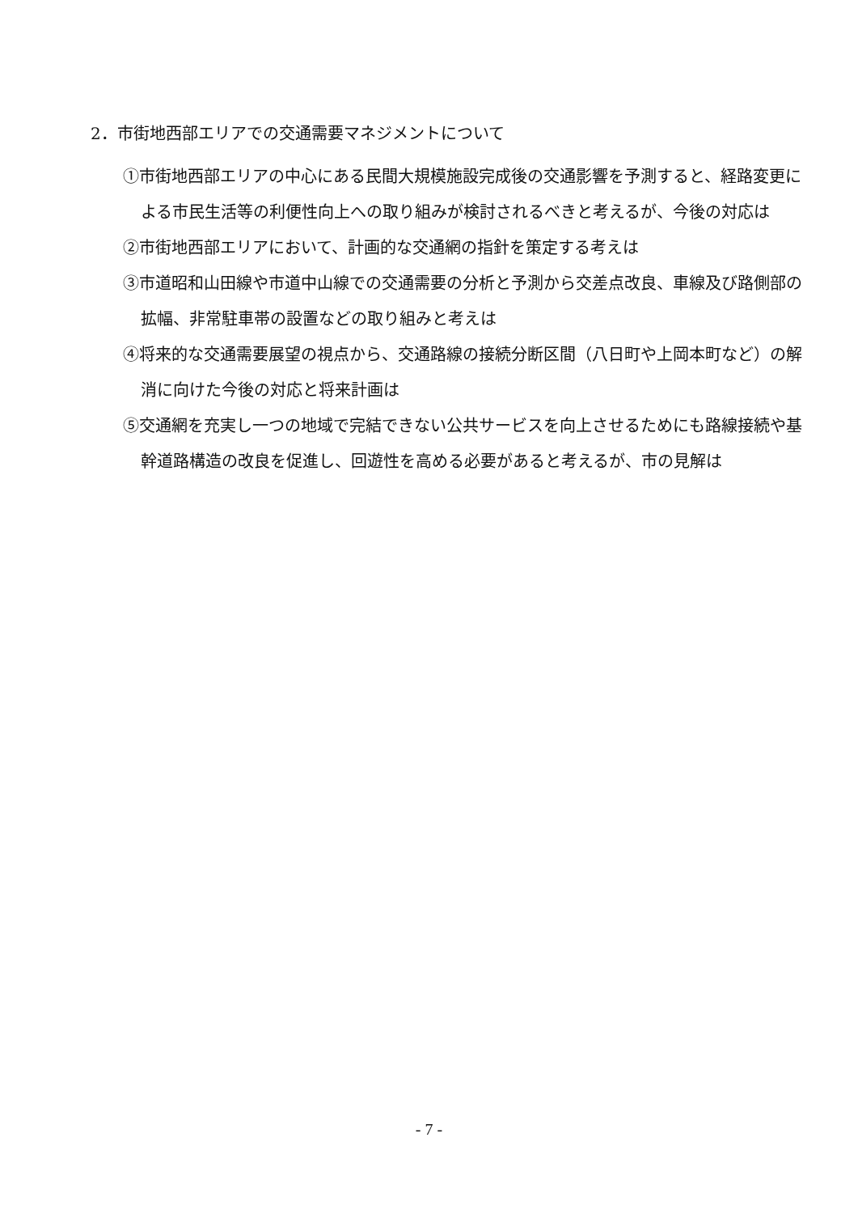2．市街地西部エリアでの交通需要マネジメントについて
①市街地西部エリアの中心にある民間大規模施設完成後の交通影響を予測すると、経路変更による市民生活等の利便性向上への取り組みが検討されるべきと考えるが、今後の対応は
②市街地西部エリアにおいて、計画的な交通網の指針を策定する考えは
③市道昭和山田線や市道中山線での交通需要の分析と予測から交差点改良、車線及び路側部の拡幅、非常駐車帯の設置などの取り組みと考えは
④将来的な交通需要展望の視点から、交通路線の接続分断区間（八日町や上岡本町など）の解消に向けた今後の対応と将来計画は
⑤交通網を充実し一つの地域で完結できない公共サービスを向上させるためにも路線接続や基幹道路構造の改良を促進し、回遊性を高める必要があると考えるが、市の見解は
- 7 -